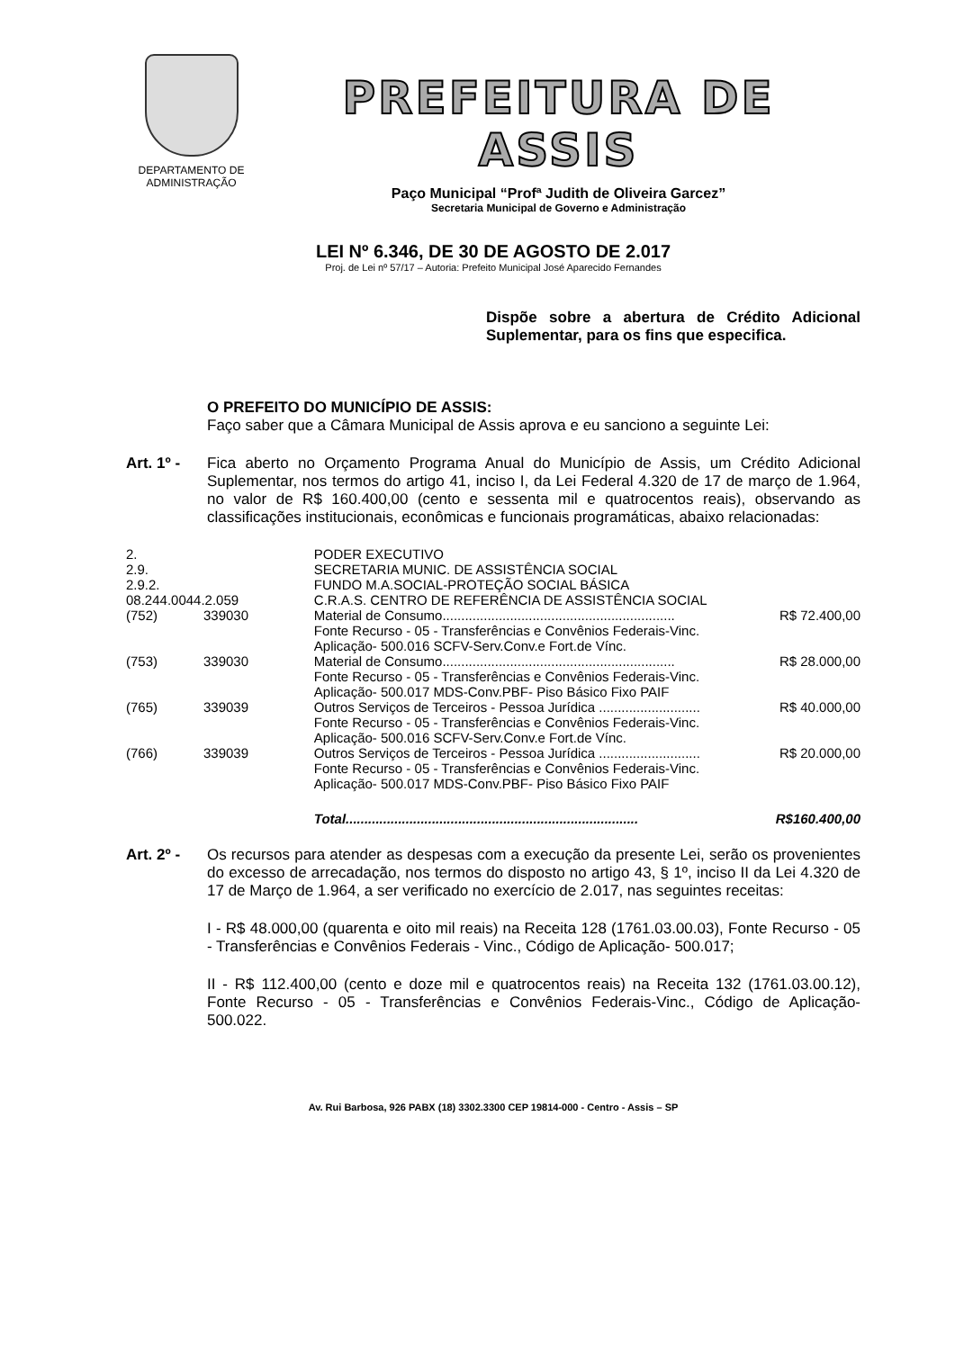DEPARTAMENTO DE
ADMINISTRAÇÃO
PREFEITURA DE ASSIS
Paço Municipal “Profª Judith de Oliveira Garcez”
Secretaria Municipal de Governo e Administração
LEI Nº 6.346, DE 30 DE AGOSTO DE 2.017
Proj. de Lei nº 57/17 – Autoria: Prefeito Municipal José Aparecido Fernandes
Dispõe sobre a abertura de Crédito Adicional Suplementar, para os fins que especifica.
O PREFEITO DO MUNICÍPIO DE ASSIS:
Faço saber que a Câmara Municipal de Assis aprova e eu sanciono a seguinte Lei:
Art. 1º -
Fica aberto no Orçamento Programa Anual do Município de Assis, um Crédito Adicional Suplementar, nos termos do artigo 41, inciso I, da Lei Federal 4.320 de 17 de março de 1.964, no valor de R$ 160.400,00 (cento e sessenta mil e quatrocentos reais), observando as classificações institucionais, econômicas e funcionais programáticas, abaixo relacionadas:
| 2. | | PODER EXECUTIVO | |
| 2.9. | | SECRETARIA MUNIC. DE ASSISTÊNCIA SOCIAL | |
| 2.9.2. | | FUNDO M.A.SOCIAL-PROTEÇÃO SOCIAL BÁSICA | |
| 08.244.0044.2.059 | | C.R.A.S. CENTRO DE REFERÊNCIA DE ASSISTÊNCIA SOCIAL | |
| (752) | 339030 | Material de Consumo.............................................................. Fonte Recurso - 05 - Transferências e Convênios Federais-Vinc. Aplicação- 500.016 SCFV-Serv.Conv.e Fort.de Vínc. | R$ 72.400,00 |
| (753) | 339030 | Material de Consumo.............................................................. Fonte Recurso - 05 - Transferências e Convênios Federais-Vinc. Aplicação- 500.017 MDS-Conv.PBF- Piso Básico Fixo PAIF | R$ 28.000,00 |
| (765) | 339039 | Outros Serviços de Terceiros - Pessoa Jurídica ........................... Fonte Recurso - 05 - Transferências e Convênios Federais-Vinc. Aplicação- 500.016 SCFV-Serv.Conv.e Fort.de Vínc. | R$ 40.000,00 |
| (766) | 339039 | Outros Serviços de Terceiros - Pessoa Jurídica ........................... Fonte Recurso - 05 - Transferências e Convênios Federais-Vinc. Aplicação- 500.017 MDS-Conv.PBF- Piso Básico Fixo PAIF | R$ 20.000,00 |
| | | Total.............................................................................. | R$160.400,00 |
Art. 2º -
Os recursos para atender as despesas com a execução da presente Lei, serão os provenientes do excesso de arrecadação, nos termos do disposto no artigo 43, § 1º, inciso II da Lei 4.320 de 17 de Março de 1.964, a ser verificado no exercício de 2.017, nas seguintes receitas:
I - R$ 48.000,00 (quarenta e oito mil reais) na Receita 128 (1761.03.00.03), Fonte Recurso - 05 - Transferências e Convênios Federais - Vinc., Código de Aplicação- 500.017;
II - R$ 112.400,00 (cento e doze mil e quatrocentos reais) na Receita 132 (1761.03.00.12), Fonte Recurso - 05 - Transferências e Convênios Federais-Vinc., Código de Aplicação- 500.022.
Av. Rui Barbosa, 926 PABX (18) 3302.3300 CEP 19814-000 - Centro - Assis – SP